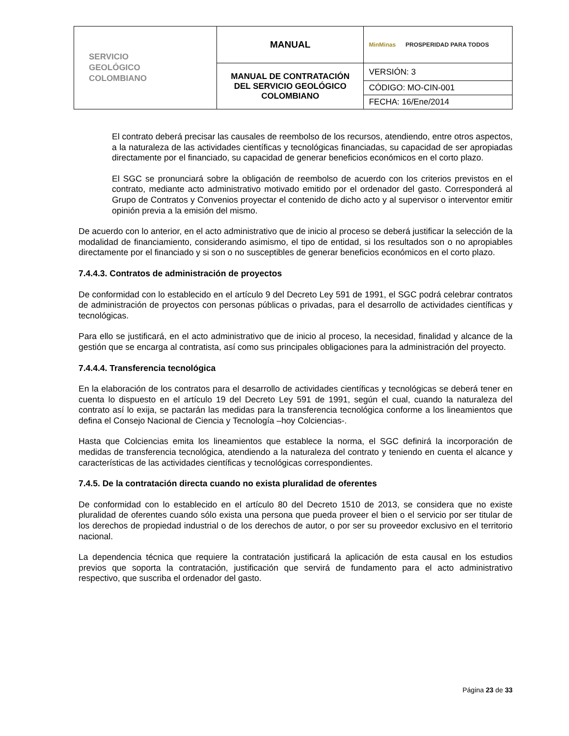| SERVICIO GEOLÓGICO COLOMBIANO | MANUAL | MinMinas PROSPERIDAD PARA TODOS |
| | MANUAL DE CONTRATACIÓN DEL SERVICIO GEOLÓGICO COLOMBIANO | VERSIÓN: 3 |
| | | CÓDIGO: MO-CIN-001 |
| | | FECHA: 16/Ene/2014 |
El contrato deberá precisar las causales de reembolso de los recursos, atendiendo, entre otros aspectos, a la naturaleza de las actividades científicas y tecnológicas financiadas, su capacidad de ser apropiadas directamente por el financiado, su capacidad de generar beneficios económicos en el corto plazo.
El SGC se pronunciará sobre la obligación de reembolso de acuerdo con los criterios previstos en el contrato, mediante acto administrativo motivado emitido por el ordenador del gasto. Corresponderá al Grupo de Contratos y Convenios proyectar el contenido de dicho acto y al supervisor o interventor emitir opinión previa a la emisión del mismo.
De acuerdo con lo anterior, en el acto administrativo que de inicio al proceso se deberá justificar la selección de la modalidad de financiamiento, considerando asimismo, el tipo de entidad, si los resultados son o no apropiables directamente por el financiado y si son o no susceptibles de generar beneficios económicos en el corto plazo.
7.4.4.3. Contratos de administración de proyectos
De conformidad con lo establecido en el artículo 9 del Decreto Ley 591 de 1991, el SGC podrá celebrar contratos de administración de proyectos con personas públicas o privadas, para el desarrollo de actividades científicas y tecnológicas.
Para ello se justificará, en el acto administrativo que de inicio al proceso, la necesidad, finalidad y alcance de la gestión que se encarga al contratista, así como sus principales obligaciones para la administración del proyecto.
7.4.4.4. Transferencia tecnológica
En la elaboración de los contratos para el desarrollo de actividades científicas y tecnológicas se deberá tener en cuenta lo dispuesto en el artículo 19 del Decreto Ley 591 de 1991, según el cual, cuando la naturaleza del contrato así lo exija, se pactarán las medidas para la transferencia tecnológica conforme a los lineamientos que defina el Consejo Nacional de Ciencia y Tecnología –hoy Colciencias-.
Hasta que Colciencias emita los lineamientos que establece la norma, el SGC definirá la incorporación de medidas de transferencia tecnológica, atendiendo a la naturaleza del contrato y teniendo en cuenta el alcance y características de las actividades científicas y tecnológicas correspondientes.
7.4.5. De la contratación directa cuando no exista pluralidad de oferentes
De conformidad con lo establecido en el artículo 80 del Decreto 1510 de 2013, se considera que no existe pluralidad de oferentes cuando sólo exista una persona que pueda proveer el bien o el servicio por ser titular de los derechos de propiedad industrial o de los derechos de autor, o por ser su proveedor exclusivo en el territorio nacional.
La dependencia técnica que requiere la contratación justificará la aplicación de esta causal en los estudios previos que soporta la contratación, justificación que servirá de fundamento para el acto administrativo respectivo, que suscriba el ordenador del gasto.
Página 23 de 33